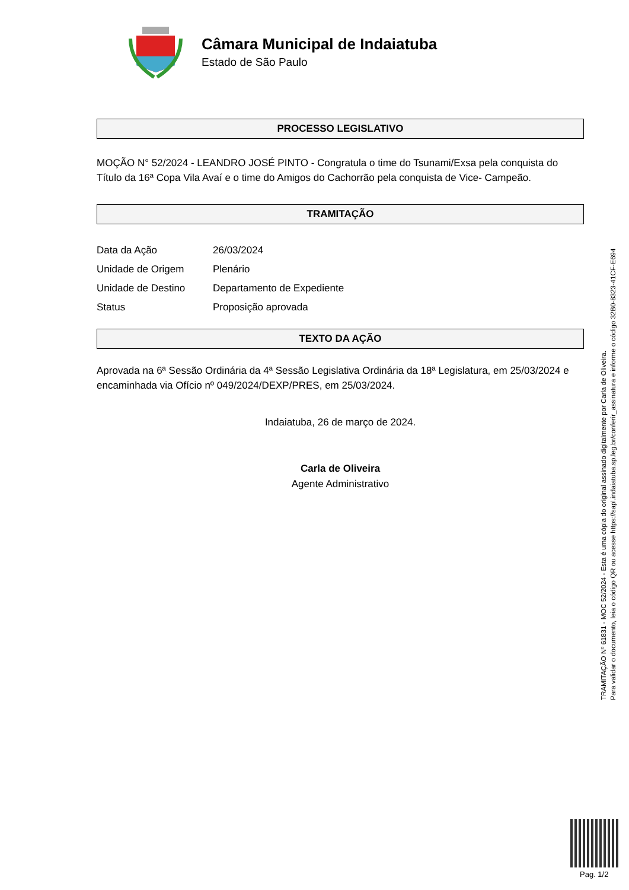Câmara Municipal de Indaiatuba
Estado de São Paulo
PROCESSO LEGISLATIVO
MOÇÃO N° 52/2024 - LEANDRO JOSÉ PINTO - Congratula o time do Tsunami/Exsa pela conquista do Título da 16ª Copa Vila Avaí e o time do Amigos do Cachorrão pela conquista de Vice- Campeão.
TRAMITAÇÃO
| Data da Ação | 26/03/2024 |
| Unidade de Origem | Plenário |
| Unidade de Destino | Departamento de Expediente |
| Status | Proposição aprovada |
TEXTO DA AÇÃO
Aprovada na 6ª Sessão Ordinária da 4ª Sessão Legislativa Ordinária da 18ª Legislatura, em 25/03/2024 e encaminhada via Ofício nº 049/2024/DEXP/PRES, em 25/03/2024.
Indaiatuba, 26 de março de 2024.
Carla de Oliveira
Agente Administrativo
TRAMITAÇÃO Nº 61831 - MOC 52/2024 - Esta é uma cópia do original assinado digitalmente por Carla de Oliveira.
Para validar o documento, leia o código QR ou acesse https://sapl.indaiatuba.sp.leg.br/conferir_assinatura e informe o código 32B0-8323-41CF-E694
Pag. 1/2